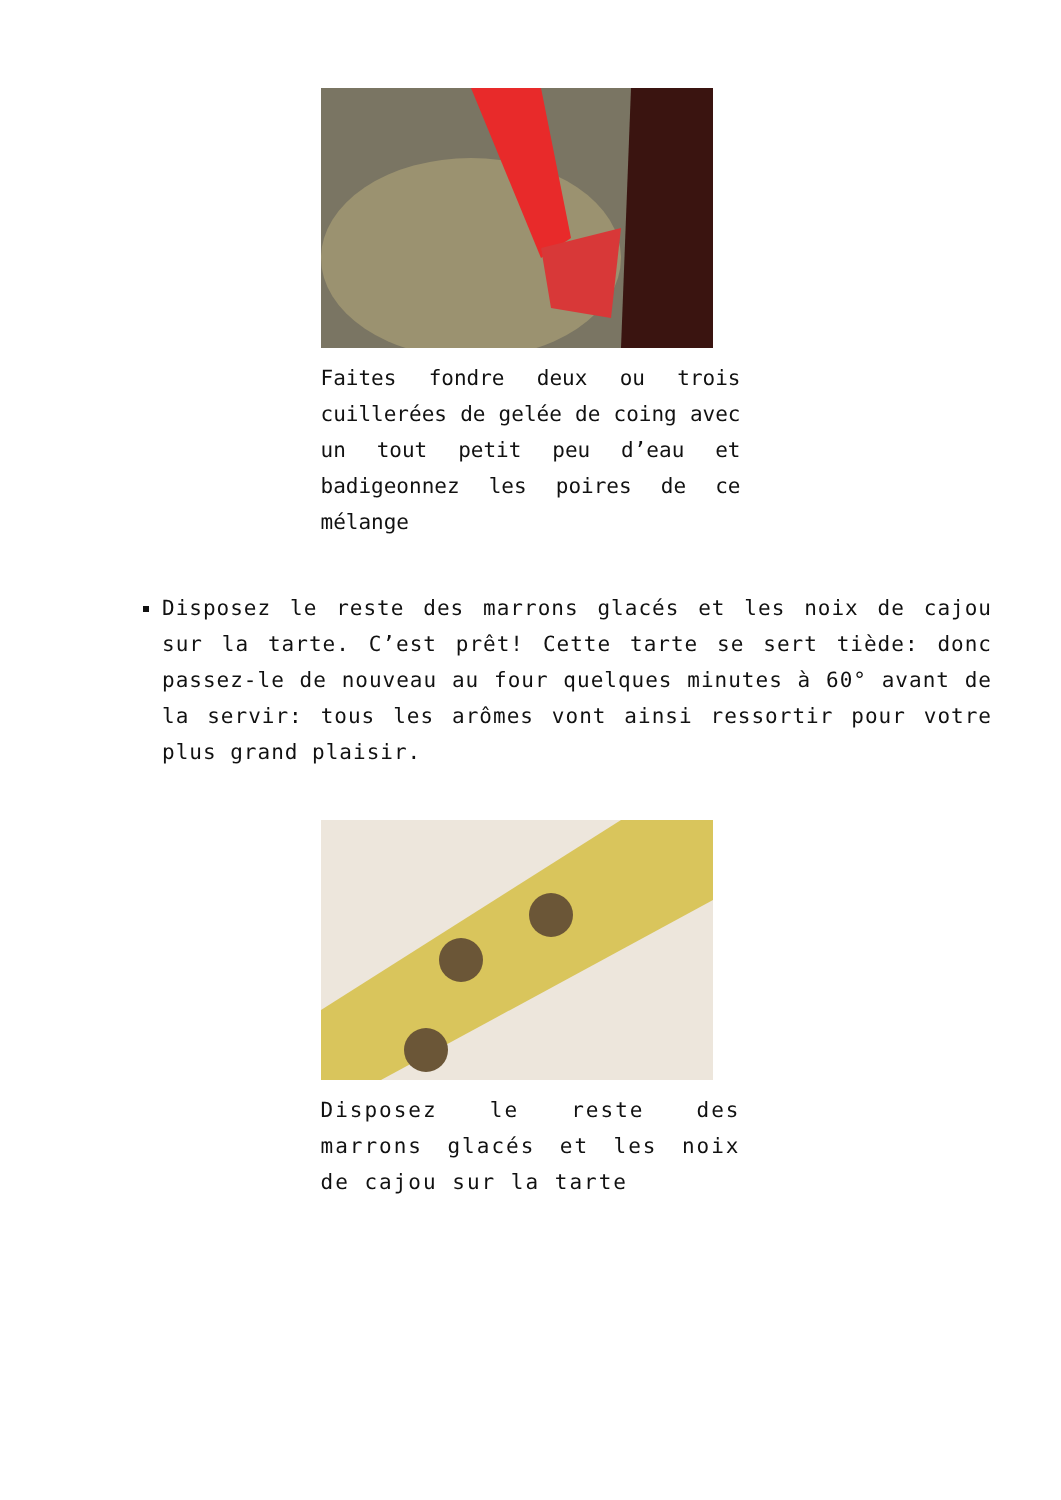Faites fondre deux ou trois cuillerées de gelée de coing avec un tout petit peu d’eau et badigeonnez les poires de ce mélange
Disposez le reste des marrons glacés et les noix de cajou sur la tarte. C’est prêt! Cette tarte se sert tiède: donc passez-le de nouveau au four quelques minutes à 60° avant de la servir: tous les arômes vont ainsi ressortir pour votre plus grand plaisir.
Disposez le reste des marrons glacés et les noix de cajou sur la tarte